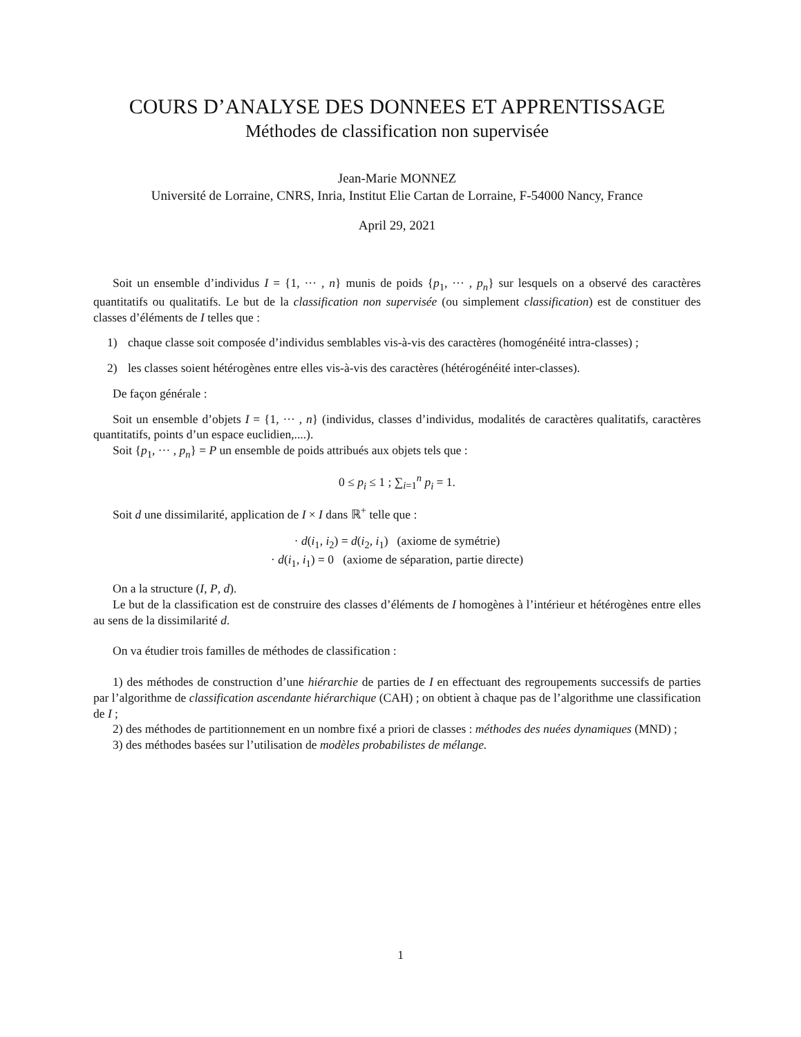COURS D’ANALYSE DES DONNEES ET APPRENTISSAGE
Méthodes de classification non supervisée
Jean-Marie MONNEZ
Université de Lorraine, CNRS, Inria, Institut Elie Cartan de Lorraine, F-54000 Nancy, France
April 29, 2021
Soit un ensemble d’individus I = {1, ··· , n} munis de poids {p<sub>1</sub>, ··· , p<sub>n</sub>} sur lesquels on a observé des caractères quantitatifs ou qualitatifs. Le but de la classification non supervisée (ou simplement classification) est de constituer des classes d’éléments de I telles que :
1) chaque classe soit composée d’individus semblables vis-à-vis des caractères (homogénéité intra-classes) ;
2) les classes soient hétérogènes entre elles vis-à-vis des caractères (hétérogénéité inter-classes).
De façon générale :
Soit un ensemble d’objets I = {1, ··· , n} (individus, classes d’individus, modalités de caractères qualitatifs, caractères quantitatifs, points d’un espace euclidien,....).
Soit {p<sub>1</sub>, ··· , p<sub>n</sub>} = P un ensemble de poids attribués aux objets tels que :
0 ≤ p<sub>i</sub> ≤ 1 ; ∑<sub>i=1</sub><sup>n</sup> p<sub>i</sub> = 1.
Soit d une dissimilarité, application de I × I dans ℝ<sup>+</sup> telle que :
· d(i<sub>1</sub>, i<sub>2</sub>) = d(i<sub>2</sub>, i<sub>1</sub>) (axiome de symétrie)
· d(i<sub>1</sub>, i<sub>1</sub>) = 0 (axiome de séparation, partie directe)
On a la structure (I, P, d).
Le but de la classification est de construire des classes d’éléments de I homogènes à l’intérieur et hétérogènes entre elles au sens de la dissimilarité d.
On va étudier trois familles de méthodes de classification :
1) des méthodes de construction d’une hiérarchie de parties de I en effectuant des regroupements successifs de parties par l’algorithme de classification ascendante hiérarchique (CAH) ; on obtient à chaque pas de l’algorithme une classification de I ;
2) des méthodes de partitionnement en un nombre fixé a priori de classes : méthodes des nuées dynamiques (MND) ;
3) des méthodes basées sur l’utilisation de modèles probabilistes de mélange.
1